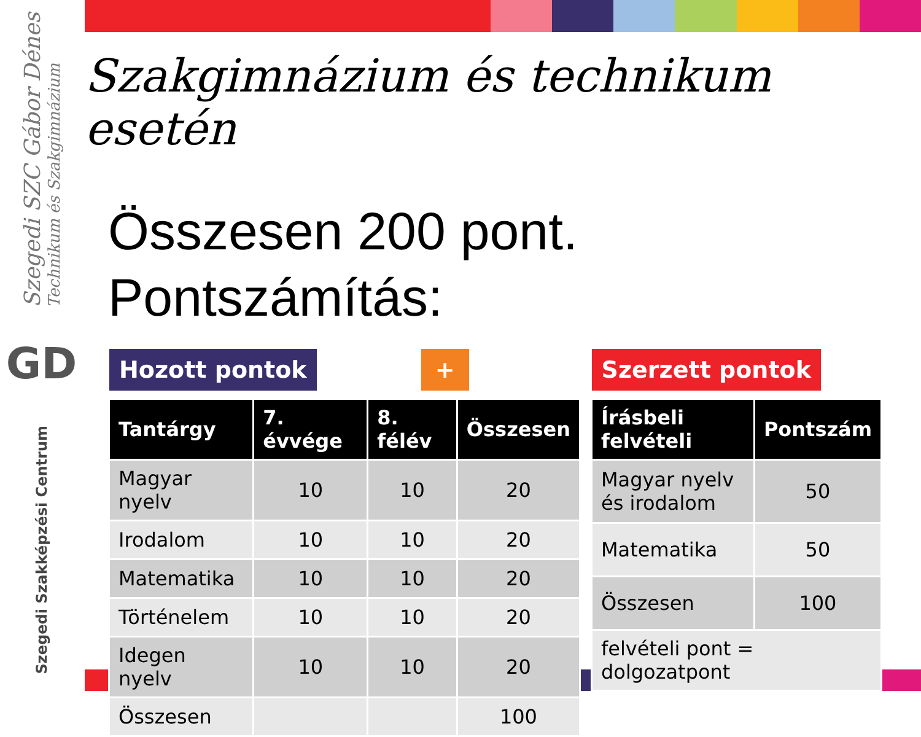Szegedi SZC Gábor Dénes
Technikum és Szakgimnázium
GD
Szegedi Szakképzési Centrum
Szakgimnázium és technikum esetén
Összesen 200 pont.
Pontszámítás:
Hozott pontok + Szerzett pontok
| Tantárgy | 7. évvége | 8. félév | Összesen |
| --- | --- | --- | --- |
| Magyar nyelv | 10 | 10 | 20 |
| Irodalom | 10 | 10 | 20 |
| Matematika | 10 | 10 | 20 |
| Történelem | 10 | 10 | 20 |
| Idegen nyelv | 10 | 10 | 20 |
| Összesen | | | 100 |
| Írásbeli felvételi | Pontszám |
| --- | --- |
| Magyar nyelv és irodalom | 50 |
| Matematika | 50 |
| Összesen | 100 |
| felvételi pont = dolgozatpont | |